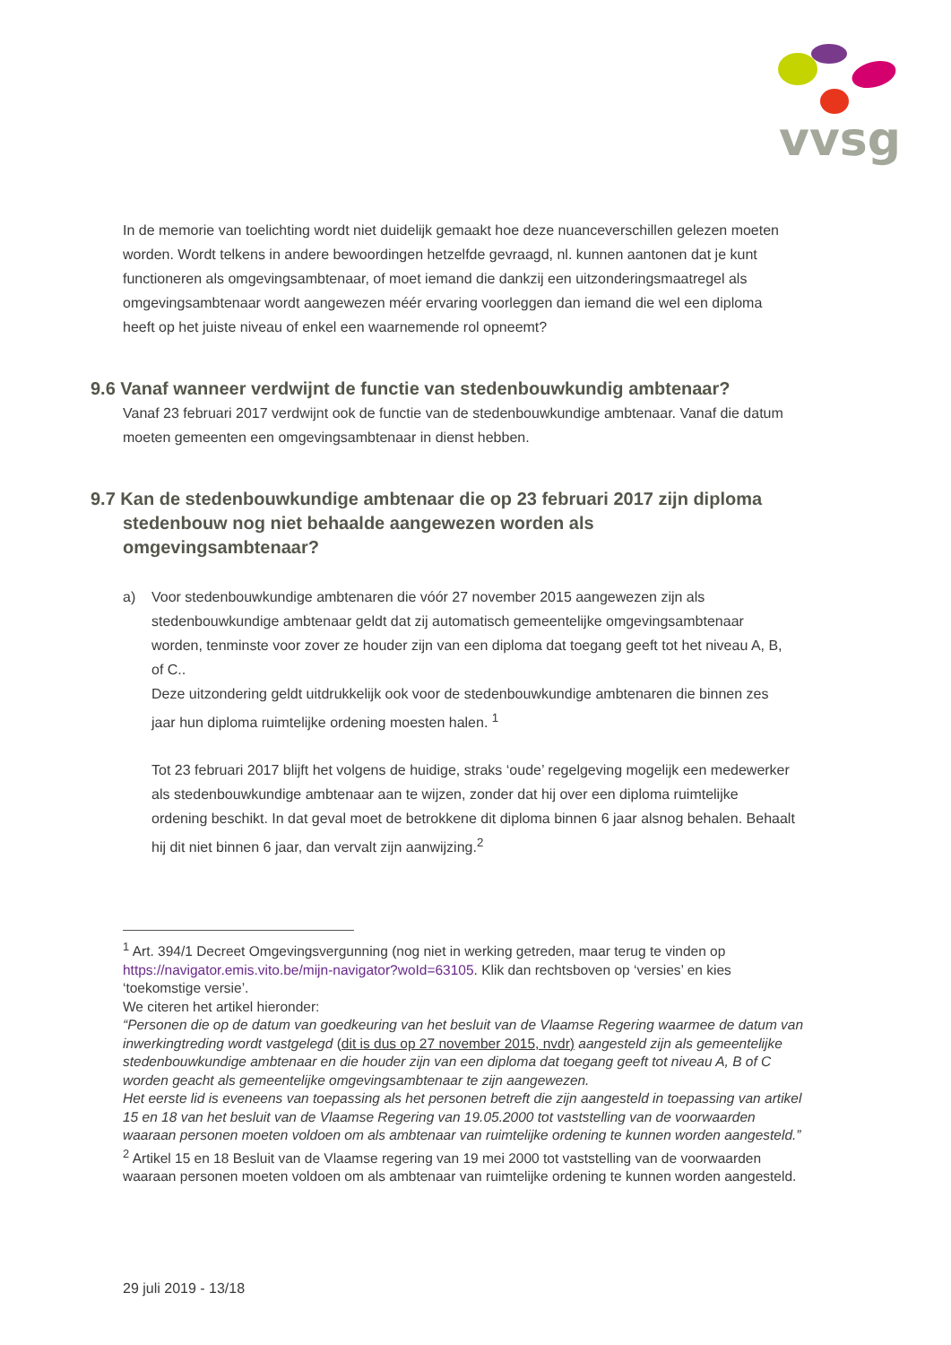vvsg
In de memorie van toelichting wordt niet duidelijk gemaakt hoe deze nuanceverschillen gelezen moeten worden. Wordt telkens in andere bewoordingen hetzelfde gevraagd, nl. kunnen aantonen dat je kunt functioneren als omgevingsambtenaar, of moet iemand die dankzij een uitzonderingsmaatregel als omgevingsambtenaar wordt aangewezen méér ervaring voorleggen dan iemand die wel een diploma heeft op het juiste niveau of enkel een waarnemende rol opneemt?
9.6 Vanaf wanneer verdwijnt de functie van stedenbouwkundig ambtenaar?
Vanaf 23 februari 2017 verdwijnt ook de functie van de stedenbouwkundige ambtenaar. Vanaf die datum moeten gemeenten een omgevingsambtenaar in dienst hebben.
9.7 Kan de stedenbouwkundige ambtenaar die op 23 februari 2017 zijn diploma stedenbouw nog niet behaalde aangewezen worden als omgevingsambtenaar?
a) Voor stedenbouwkundige ambtenaren die vóór 27 november 2015 aangewezen zijn als stedenbouwkundige ambtenaar geldt dat zij automatisch gemeentelijke omgevingsambtenaar worden, tenminste voor zover ze houder zijn van een diploma dat toegang geeft tot het niveau A, B, of C..
Deze uitzondering geldt uitdrukkelijk ook voor de stedenbouwkundige ambtenaren die binnen zes jaar hun diploma ruimtelijke ordening moesten halen. <sup>1</sup>
Tot 23 februari 2017 blijft het volgens de huidige, straks ‘oude’ regelgeving mogelijk een medewerker als stedenbouwkundige ambtenaar aan te wijzen, zonder dat hij over een diploma ruimtelijke ordening beschikt. In dat geval moet de betrokkene dit diploma binnen 6 jaar alsnog behalen. Behaalt hij dit niet binnen 6 jaar, dan vervalt zijn aanwijzing.<sup>2</sup>
<sup>1</sup> Art. 394/1 Decreet Omgevingsvergunning (nog niet in werking getreden, maar terug te vinden op https://navigator.emis.vito.be/mijn-navigator?woId=63105. Klik dan rechtsboven op ‘versies’ en kies ‘toekomstige versie’.
We citeren het artikel hieronder:
“Personen die op de datum van goedkeuring van het besluit van de Vlaamse Regering waarmee de datum van inwerkingtreding wordt vastgelegd (dit is dus op 27 november 2015, nvdr) aangesteld zijn als gemeentelijke stedenbouwkundige ambtenaar en die houder zijn van een diploma dat toegang geeft tot niveau A, B of C worden geacht als gemeentelijke omgevingsambtenaar te zijn aangewezen.
Het eerste lid is eveneens van toepassing als het personen betreft die zijn aangesteld in toepassing van artikel 15 en 18 van het besluit van de Vlaamse Regering van 19.05.2000 tot vaststelling van de voorwaarden waaraan personen moeten voldoen om als ambtenaar van ruimtelijke ordening te kunnen worden aangesteld.”
<sup>2</sup> Artikel 15 en 18 Besluit van de Vlaamse regering van 19 mei 2000 tot vaststelling van de voorwaarden waaraan personen moeten voldoen om als ambtenaar van ruimtelijke ordening te kunnen worden aangesteld.
29 juli 2019 - 13/18